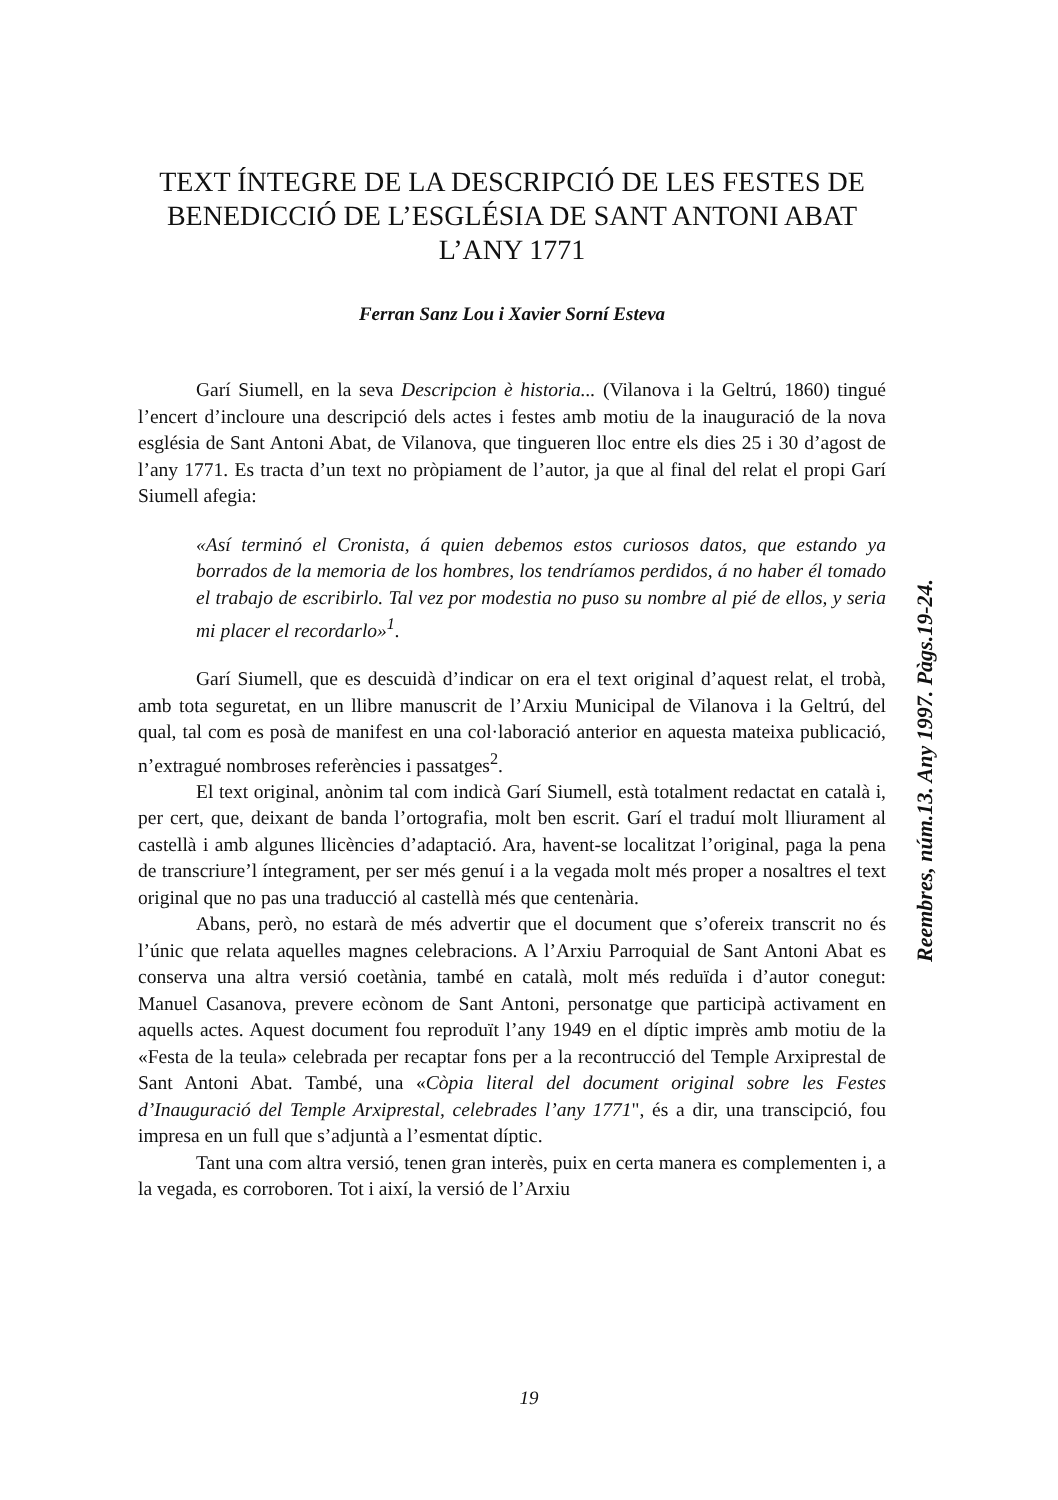TEXT ÍNTEGRE DE LA DESCRIPCIÓ DE LES FESTES DE BENEDICCIÓ DE L’ESGLÉSIA DE SANT ANTONI ABAT L’ANY 1771
Ferran Sanz Lou i Xavier Sorní Esteva
Garí Siumell, en la seva Descripcion è historia... (Vilanova i la Geltrú, 1860) tingué l’encert d’incloure una descripció dels actes i festes amb motiu de la inauguració de la nova església de Sant Antoni Abat, de Vilanova, que tingueren lloc entre els dies 25 i 30 d’agost de l’any 1771. Es tracta d’un text no pròpiament de l’autor, ja que al final del relat el propi Garí Siumell afegia:
«Así terminó el Cronista, á quien debemos estos curiosos datos, que estando ya borrados de la memoria de los hombres, los tendríamos perdidos, á no haber él tomado el trabajo de escribirlo. Tal vez por modestia no puso su nombre al pié de ellos, y seria mi placer el recordarlo»<sup>1</sup>.
Garí Siumell, que es descuidà d’indicar on era el text original d’aquest relat, el trobà, amb tota seguretat, en un llibre manuscrit de l’Arxiu Municipal de Vilanova i la Geltrú, del qual, tal com es posà de manifest en una col·laboració anterior en aquesta mateixa publicació, n’extragué nombroses referències i passatges<sup>2</sup>.
El text original, anònim tal com indicà Garí Siumell, està totalment redactat en català i, per cert, que, deixant de banda l’ortografia, molt ben escrit. Garí el traduí molt lliurament al castellà i amb algunes llicències d’adaptació. Ara, havent-se localitzat l’original, paga la pena de transcriure’l íntegrament, per ser més genuí i a la vegada molt més proper a nosaltres el text original que no pas una traducció al castellà més que centenària.
Abans, però, no estarà de més advertir que el document que s’ofereix transcrit no és l’únic que relata aquelles magnes celebracions. A l’Arxiu Parroquial de Sant Antoni Abat es conserva una altra versió coetània, també en català, molt més reduïda i d’autor conegut: Manuel Casanova, prevere ecònom de Sant Antoni, personatge que participà activament en aquells actes. Aquest document fou reproduït l’any 1949 en el díptic imprès amb motiu de la «Festa de la teula» celebrada per recaptar fons per a la recontrucció del Temple Arxiprestal de Sant Antoni Abat. També, una «Còpia literal del document original sobre les Festes d’Inauguració del Temple Arxiprestal, celebrades l’any 1771", és a dir, una transcipció, fou impresa en un full que s’adjuntà a l’esmentat díptic.
Tant una com altra versió, tenen gran interès, puix en certa manera es complementen i, a la vegada, es corroboren. Tot i així, la versió de l’Arxiu
Reembres, núm.13. Any 1997. Pàgs.19-24.
19